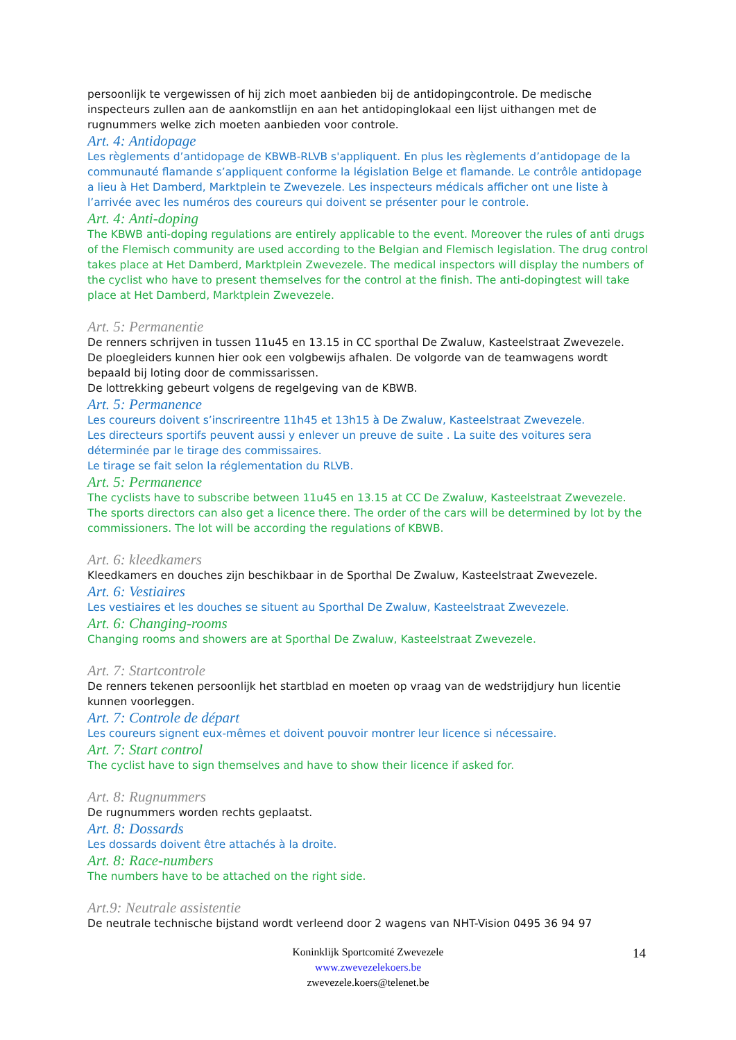persoonlijk te vergewissen of hij zich moet aanbieden bij de antidopingcontrole. De medische inspecteurs zullen aan de aankomstlijn en aan het antidopinglokaal een lijst uithangen met de rugnummers welke zich moeten aanbieden voor controle.
Art. 4: Antidopage
Les règlements d’antidopage de KBWB-RLVB s'appliquent. En plus les règlements d’antidopage de la communauté flamande s’appliquent conforme la législation Belge et flamande. Le contrôle antidopage a lieu à Het Damberd, Marktplein te Zwevezele. Les inspecteurs médicals afficher ont une liste à l’arrivée avec les numéros des coureurs qui doivent se présenter pour le controle.
Art. 4: Anti-doping
The KBWB anti-doping regulations are entirely applicable to the event. Moreover the rules of anti drugs of the Flemisch community are used according to the Belgian and Flemisch legislation. The drug control takes place at Het Damberd, Marktplein Zwevezele. The medical inspectors will display the numbers of the cyclist who have to present themselves for the control at the finish. The anti-dopingtest will take place at Het Damberd, Marktplein Zwevezele.
Art. 5: Permanentie
De renners schrijven in tussen 11u45 en 13.15 in CC sporthal De Zwaluw, Kasteelstraat Zwevezele.
De ploegleiders kunnen hier ook een volgbewijs afhalen. De volgorde van de teamwagens wordt bepaald bij loting door de commissarissen.
De lottrekking gebeurt volgens de regelgeving van de KBWB.
Art. 5: Permanence
Les coureurs doivent s’inscrireentre 11h45 et 13h15 à De Zwaluw, Kasteelstraat Zwevezele.
Les directeurs sportifs peuvent aussi y enlever un preuve de suite . La suite des voitures sera déterminée par le tirage des commissaires.
Le tirage se fait selon la réglementation du RLVB.
Art. 5: Permanence
The cyclists have to subscribe between 11u45 en 13.15 at CC De Zwaluw, Kasteelstraat Zwevezele.
The sports directors can also get a licence there. The order of the cars will be determined by lot by the commissioners. The lot will be according the regulations of KBWB.
Art. 6: kleedkamers
Kleedkamers en douches zijn beschikbaar in de Sporthal De Zwaluw, Kasteelstraat Zwevezele.
Art. 6: Vestiaires
Les vestiaires et les douches se situent au Sporthal De Zwaluw, Kasteelstraat Zwevezele.
Art. 6: Changing-rooms
Changing rooms and showers are at Sporthal De Zwaluw, Kasteelstraat Zwevezele.
Art. 7: Startcontrole
De renners tekenen persoonlijk het startblad en moeten op vraag van de wedstrijdjury hun licentie kunnen voorleggen.
Art. 7: Controle de départ
Les coureurs signent eux-mêmes et doivent pouvoir montrer leur licence si nécessaire.
Art. 7: Start control
The cyclist have to sign themselves and have to show their licence if asked for.
Art. 8: Rugnummers
De rugnummers worden rechts geplaatst.
Art. 8: Dossards
Les dossards doivent être attachés à la droite.
Art. 8: Race-numbers
The numbers have to be attached on the right side.
Art.9: Neutrale assistentie
De neutrale technische bijstand wordt verleend door 2 wagens van NHT-Vision 0495 36 94 97
Koninklijk Sportcomité Zwevezele
www.zwevezelekoers.be
zwevezele.koers@telenet.be
14